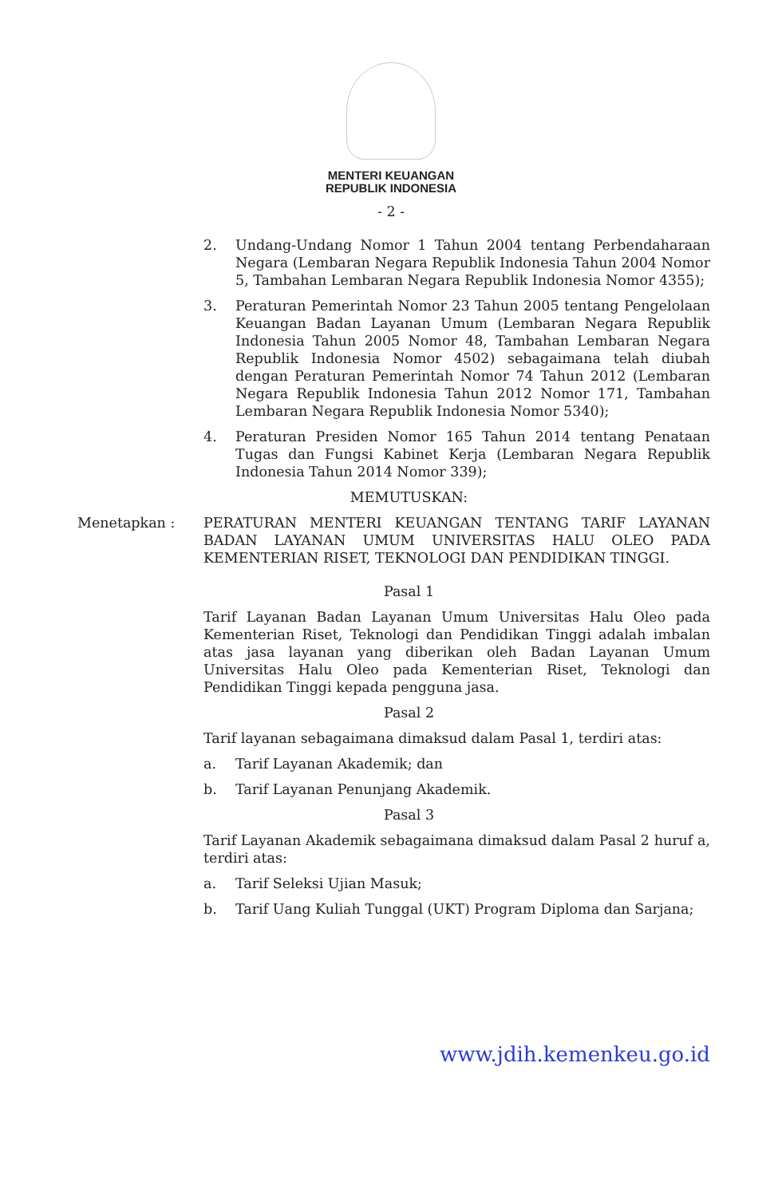MENTERI KEUANGAN
REPUBLIK INDONESIA
- 2 -
2. Undang-Undang Nomor 1 Tahun 2004 tentang Perbendaharaan Negara (Lembaran Negara Republik Indonesia Tahun 2004 Nomor 5, Tambahan Lembaran Negara Republik Indonesia Nomor 4355);
3. Peraturan Pemerintah Nomor 23 Tahun 2005 tentang Pengelolaan Keuangan Badan Layanan Umum (Lembaran Negara Republik Indonesia Tahun 2005 Nomor 48, Tambahan Lembaran Negara Republik Indonesia Nomor 4502) sebagaimana telah diubah dengan Peraturan Pemerintah Nomor 74 Tahun 2012 (Lembaran Negara Republik Indonesia Tahun 2012 Nomor 171, Tambahan Lembaran Negara Republik Indonesia Nomor 5340);
4. Peraturan Presiden Nomor 165 Tahun 2014 tentang Penataan Tugas dan Fungsi Kabinet Kerja (Lembaran Negara Republik Indonesia Tahun 2014 Nomor 339);
MEMUTUSKAN:
Menetapkan : PERATURAN MENTERI KEUANGAN TENTANG TARIF LAYANAN BADAN LAYANAN UMUM UNIVERSITAS HALU OLEO PADA KEMENTERIAN RISET, TEKNOLOGI DAN PENDIDIKAN TINGGI.
Pasal 1
Tarif Layanan Badan Layanan Umum Universitas Halu Oleo pada Kementerian Riset, Teknologi dan Pendidikan Tinggi adalah imbalan atas jasa layanan yang diberikan oleh Badan Layanan Umum Universitas Halu Oleo pada Kementerian Riset, Teknologi dan Pendidikan Tinggi kepada pengguna jasa.
Pasal 2
Tarif layanan sebagaimana dimaksud dalam Pasal 1, terdiri atas:
a. Tarif Layanan Akademik; dan
b. Tarif Layanan Penunjang Akademik.
Pasal 3
Tarif Layanan Akademik sebagaimana dimaksud dalam Pasal 2 huruf a, terdiri atas:
a. Tarif Seleksi Ujian Masuk;
b. Tarif Uang Kuliah Tunggal (UKT) Program Diploma dan Sarjana;
www.jdih.kemenkeu.go.id